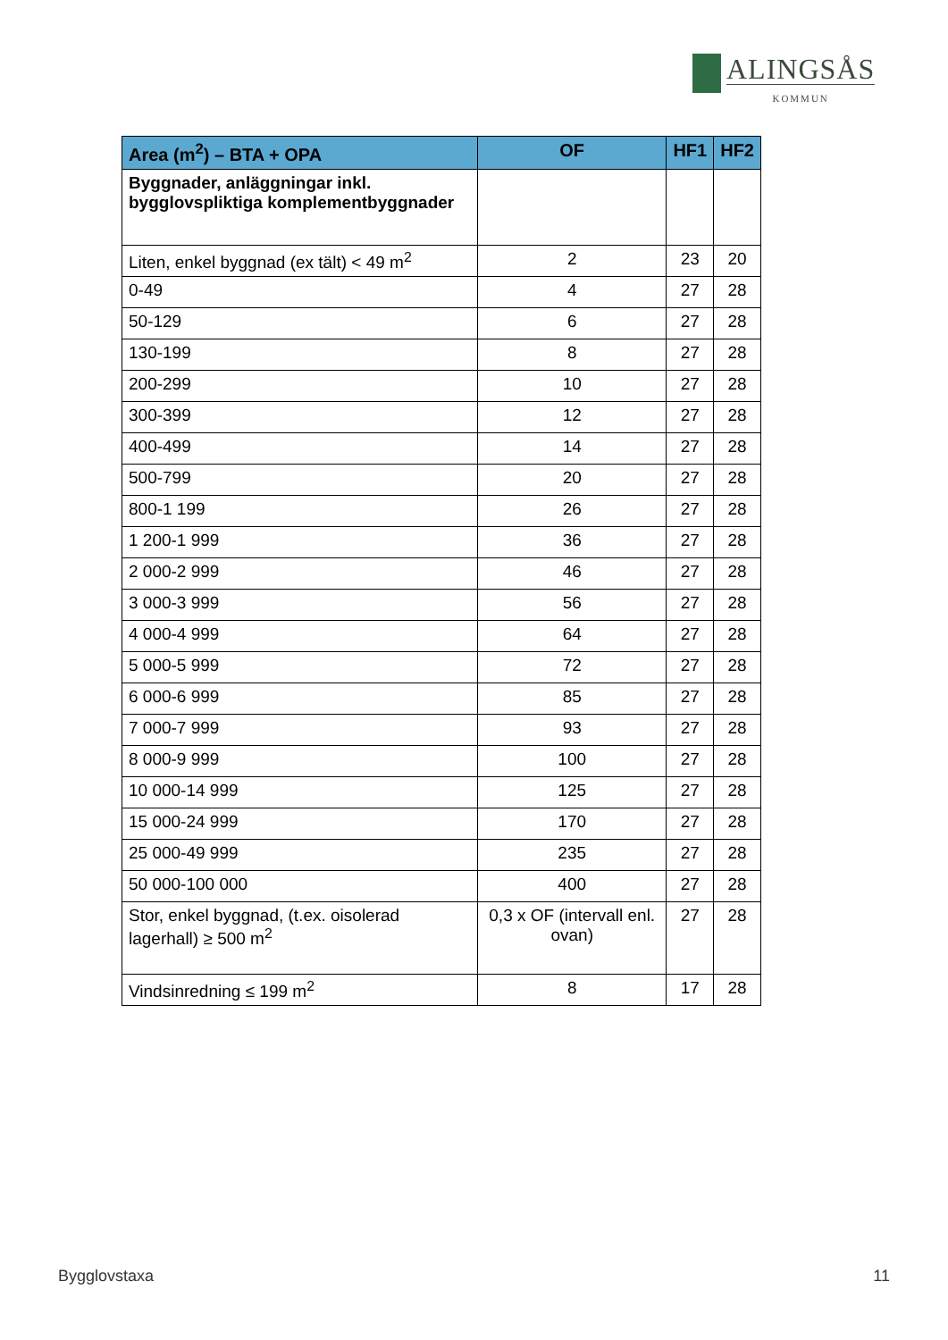ALINGSÅS
KOMMUN
| Area (m<sup>2</sup>) – BTA + OPA | OF | HF1 | HF2 |
| --- | --- | --- | --- |
| Byggnader, anläggningar inkl. bygglovspliktiga komplementbyggnader | | | |
| Liten, enkel byggnad (ex tält) < 49 m<sup>2</sup> | 2 | 23 | 20 |
| 0-49 | 4 | 27 | 28 |
| 50-129 | 6 | 27 | 28 |
| 130-199 | 8 | 27 | 28 |
| 200-299 | 10 | 27 | 28 |
| 300-399 | 12 | 27 | 28 |
| 400-499 | 14 | 27 | 28 |
| 500-799 | 20 | 27 | 28 |
| 800-1 199 | 26 | 27 | 28 |
| 1 200-1 999 | 36 | 27 | 28 |
| 2 000-2 999 | 46 | 27 | 28 |
| 3 000-3 999 | 56 | 27 | 28 |
| 4 000-4 999 | 64 | 27 | 28 |
| 5 000-5 999 | 72 | 27 | 28 |
| 6 000-6 999 | 85 | 27 | 28 |
| 7 000-7 999 | 93 | 27 | 28 |
| 8 000-9 999 | 100 | 27 | 28 |
| 10 000-14 999 | 125 | 27 | 28 |
| 15 000-24 999 | 170 | 27 | 28 |
| 25 000-49 999 | 235 | 27 | 28 |
| 50 000-100 000 | 400 | 27 | 28 |
| Stor, enkel byggnad, (t.ex. oisolerad lagerhall) ≥ 500 m<sup>2</sup> | 0,3 x OF (intervall enl. ovan) | 27 | 28 |
| Vindsinredning ≤ 199 m<sup>2</sup> | 8 | 17 | 28 |
Bygglovstaxa 11